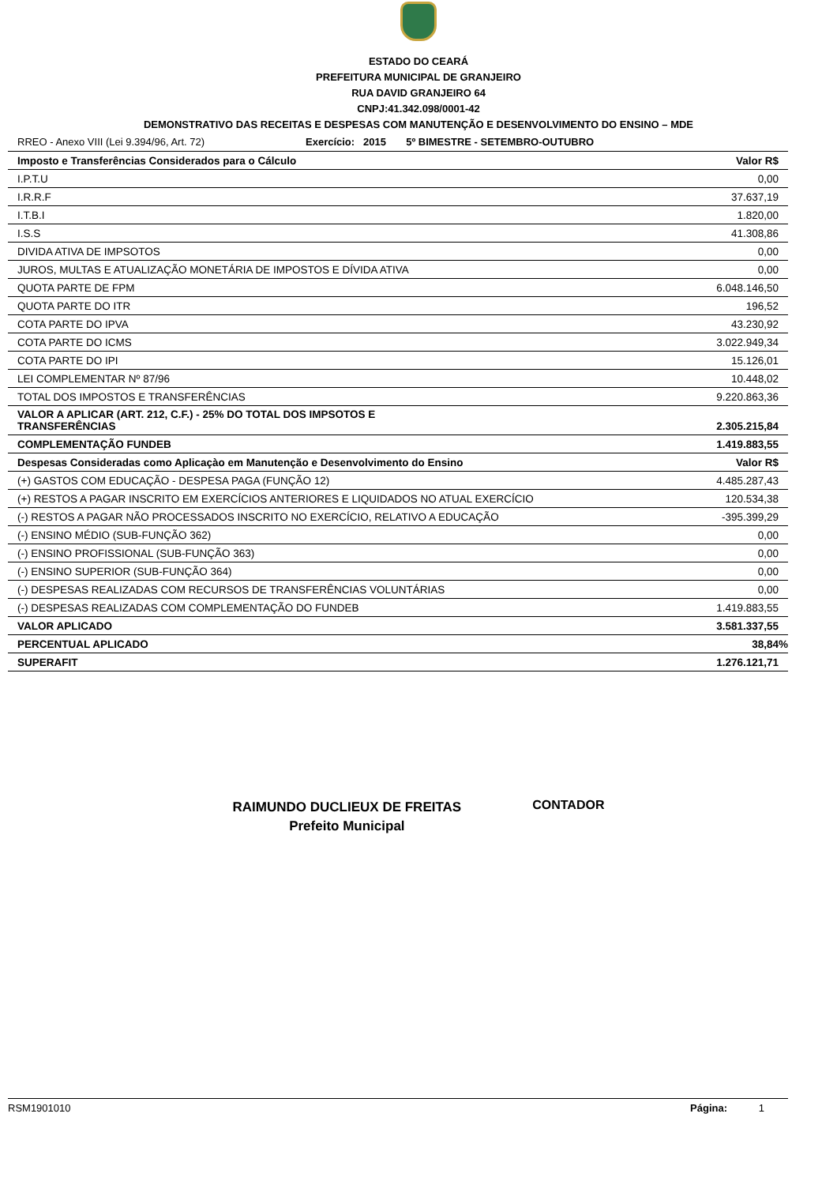ESTADO DO CEARÁ
PREFEITURA MUNICIPAL DE GRANJEIRO
RUA DAVID GRANJEIRO 64
CNPJ:41.342.098/0001-42
DEMONSTRATIVO DAS RECEITAS E DESPESAS COM MANUTENÇÃO E DESENVOLVIMENTO DO ENSINO – MDE
RREO - Anexo VIII (Lei 9.394/96, Art. 72) Exercício: 2015 5º BIMESTRE - SETEMBRO-OUTUBRO
| Imposto e Transferências Considerados para o Cálculo | Valor R$ |
| --- | --- |
| I.P.T.U | 0,00 |
| I.R.R.F | 37.637,19 |
| I.T.B.I | 1.820,00 |
| I.S.S | 41.308,86 |
| DIVIDA ATIVA DE IMPSOTOS | 0,00 |
| JUROS, MULTAS E ATUALIZAÇÃO MONETÁRIA DE IMPOSTOS E DÍVIDA ATIVA | 0,00 |
| QUOTA PARTE DE FPM | 6.048.146,50 |
| QUOTA PARTE DO ITR | 196,52 |
| COTA PARTE DO IPVA | 43.230,92 |
| COTA PARTE DO ICMS | 3.022.949,34 |
| COTA PARTE DO IPI | 15.126,01 |
| LEI COMPLEMENTAR Nº 87/96 | 10.448,02 |
| TOTAL DOS IMPOSTOS E TRANSFERÊNCIAS | 9.220.863,36 |
| VALOR A APLICAR (ART. 212, C.F.) - 25% DO TOTAL DOS IMPSOTOS E TRANSFERÊNCIAS | 2.305.215,84 |
| COMPLEMENTAÇÃO FUNDEB | 1.419.883,55 |
| Despesas Consideradas como Aplicaçào em Manutenção e Desenvolvimento do Ensino | Valor R$ |
| (+) GASTOS COM EDUCAÇÃO - DESPESA PAGA (FUNÇÃO 12) | 4.485.287,43 |
| (+) RESTOS A PAGAR INSCRITO EM EXERCÍCIOS ANTERIORES E LIQUIDADOS NO ATUAL EXERCÍCIO | 120.534,38 |
| (-) RESTOS A PAGAR NÃO PROCESSADOS INSCRITO NO EXERCÍCIO, RELATIVO A EDUCAÇÃO | -395.399,29 |
| (-) ENSINO MÉDIO (SUB-FUNÇÃO 362) | 0,00 |
| (-) ENSINO PROFISSIONAL (SUB-FUNÇÃO 363) | 0,00 |
| (-) ENSINO SUPERIOR (SUB-FUNÇÃO 364) | 0,00 |
| (-) DESPESAS REALIZADAS COM RECURSOS DE TRANSFERÊNCIAS VOLUNTÁRIAS | 0,00 |
| (-) DESPESAS REALIZADAS COM COMPLEMENTAÇÃO DO FUNDEB | 1.419.883,55 |
| VALOR APLICADO | 3.581.337,55 |
| PERCENTUAL APLICADO | 38,84% |
| SUPERAFIT | 1.276.121,71 |
RAIMUNDO DUCLIEUX DE FREITAS
Prefeito Municipal
CONTADOR
RSM1901010 Página: 1